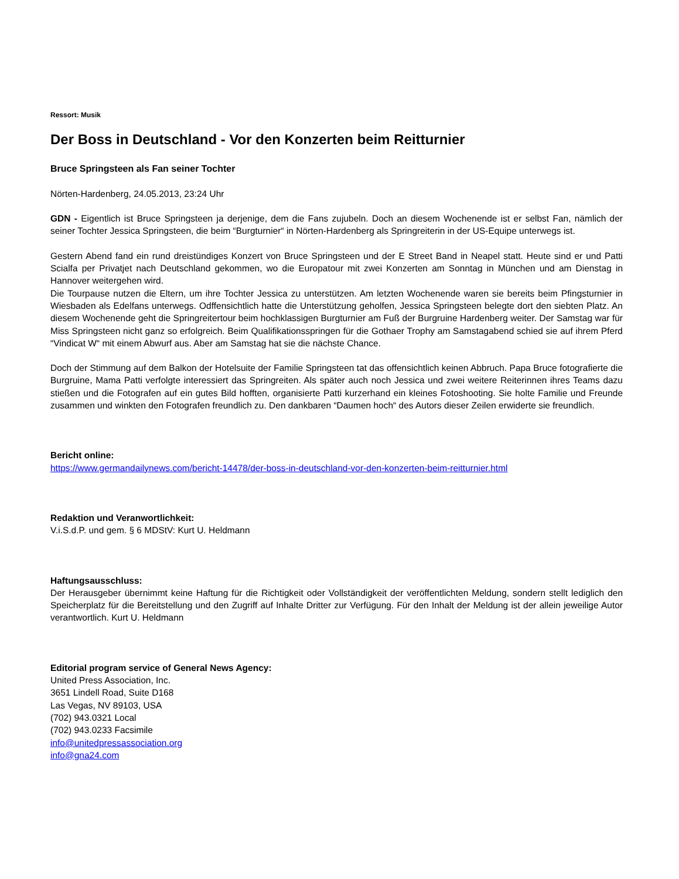Ressort: Musik
Der Boss in Deutschland - Vor den Konzerten beim Reitturnier
Bruce Springsteen als Fan seiner Tochter
Nörten-Hardenberg, 24.05.2013, 23:24 Uhr
GDN - Eigentlich ist Bruce Springsteen ja derjenige, dem die Fans zujubeln. Doch an diesem Wochenende ist er selbst Fan, nämlich der seiner Tochter Jessica Springsteen, die beim “Burgturnier“ in Nörten-Hardenberg als Springreiterin in der US-Equipe unterwegs ist.
Gestern Abend fand ein rund dreistündiges Konzert von Bruce Springsteen und der E Street Band in Neapel statt. Heute sind er und Patti Scialfa per Privatjet nach Deutschland gekommen, wo die Europatour mit zwei Konzerten am Sonntag in München und am Dienstag in Hannover weitergehen wird.
Die Tourpause nutzen die Eltern, um ihre Tochter Jessica zu unterstützen. Am letzten Wochenende waren sie bereits beim Pfingsturnier in Wiesbaden als Edelfans unterwegs. Odffensichtlich hatte die Unterstützung geholfen, Jessica Springsteen belegte dort den siebten Platz. An diesem Wochenende geht die Springreitertour beim hochklassigen Burgturnier am Fuß der Burgruine Hardenberg weiter. Der Samstag war für Miss Springsteen nicht ganz so erfolgreich. Beim Qualifikationsspringen für die Gothaer Trophy am Samstagabend schied sie auf ihrem Pferd “Vindicat W“ mit einem Abwurf aus. Aber am Samstag hat sie die nächste Chance.
Doch der Stimmung auf dem Balkon der Hotelsuite der Familie Springsteen tat das offensichtlich keinen Abbruch. Papa Bruce fotografierte die Burgruine, Mama Patti verfolgte interessiert das Springreiten. Als später auch noch Jessica und zwei weitere Reiterinnen ihres Teams dazu stießen und die Fotografen auf ein gutes Bild hofften, organisierte Patti kurzerhand ein kleines Fotoshooting. Sie holte Familie und Freunde zusammen und winkten den Fotografen freundlich zu. Den dankbaren “Daumen hoch“ des Autors dieser Zeilen erwiderte sie freundlich.
Bericht online:
https://www.germandailynews.com/bericht-14478/der-boss-in-deutschland-vor-den-konzerten-beim-reitturnier.html
Redaktion und Veranwortlichkeit:
V.i.S.d.P. und gem. § 6 MDStV: Kurt U. Heldmann
Haftungsausschluss:
Der Herausgeber übernimmt keine Haftung für die Richtigkeit oder Vollständigkeit der veröffentlichten Meldung, sondern stellt lediglich den Speicherplatz für die Bereitstellung und den Zugriff auf Inhalte Dritter zur Verfügung. Für den Inhalt der Meldung ist der allein jeweilige Autor verantwortlich. Kurt U. Heldmann
Editorial program service of General News Agency:
United Press Association, Inc.
3651 Lindell Road, Suite D168
Las Vegas, NV 89103, USA
(702) 943.0321 Local
(702) 943.0233 Facsimile
info@unitedpressassociation.org
info@gna24.com